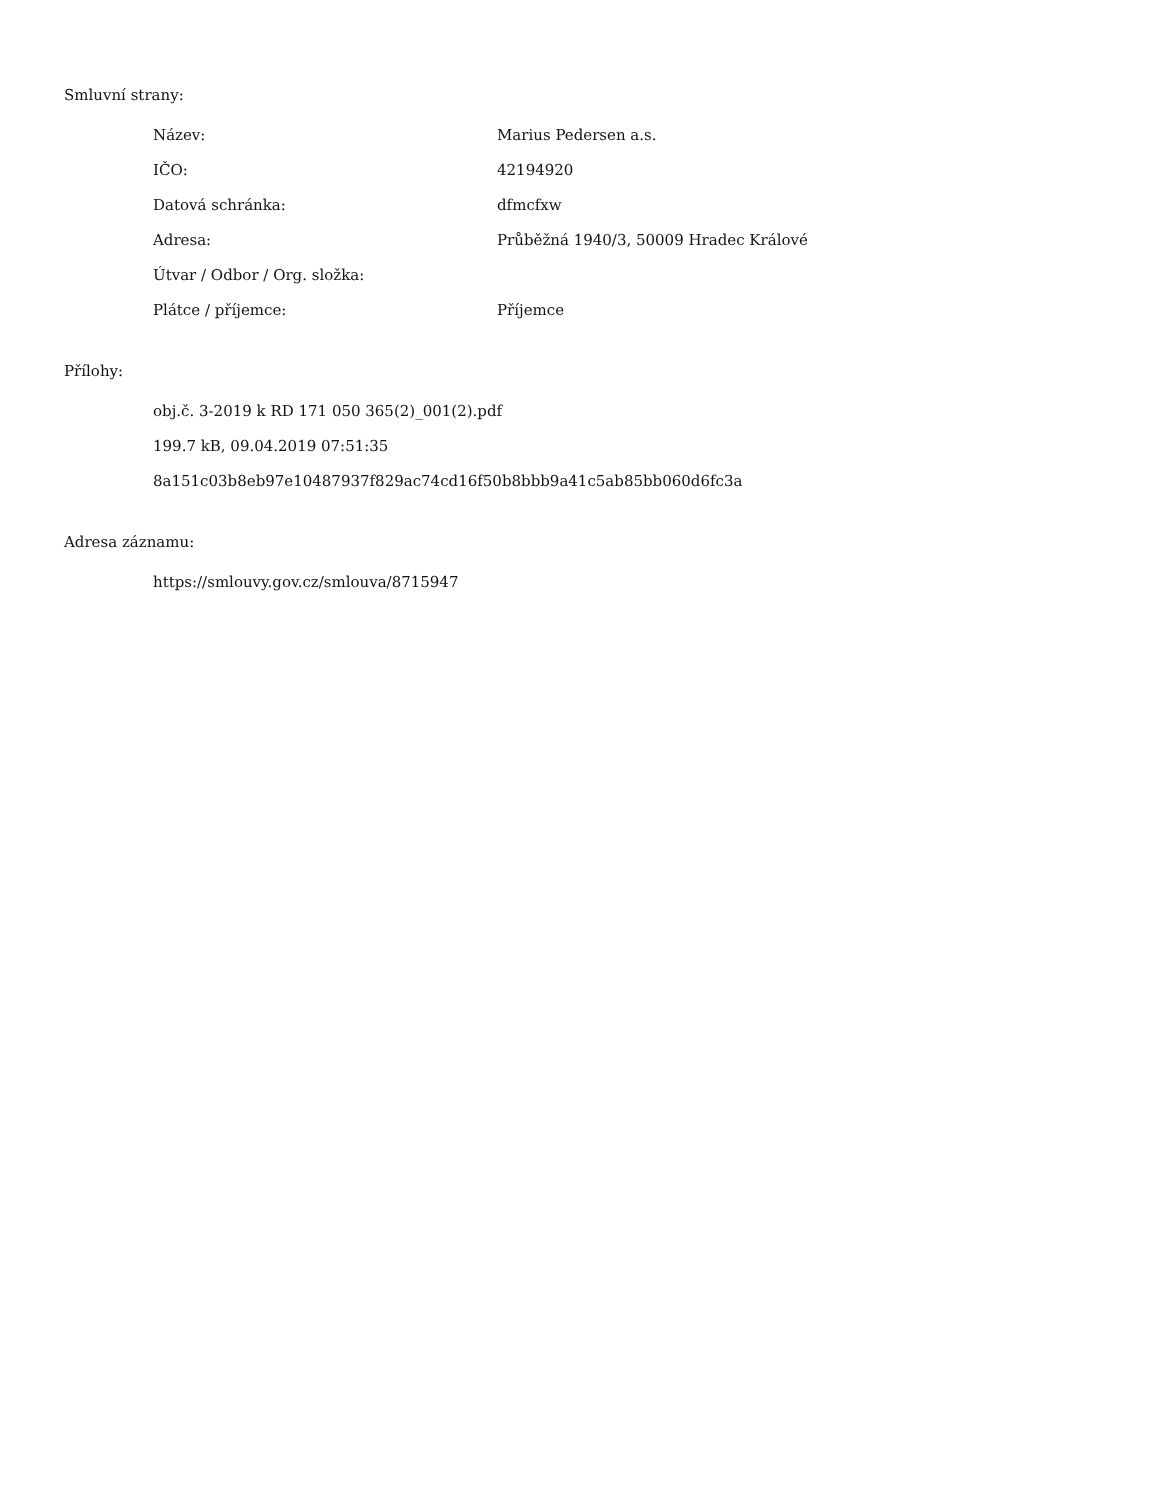Smluvní strany:
| Název: | Marius Pedersen a.s. |
| IČO: | 42194920 |
| Datová schránka: | dfmcfxw |
| Adresa: | Průběžná 1940/3, 50009 Hradec Králové |
| Útvar / Odbor / Org. složka: | |
| Plátce / příjemce: | Příjemce |
Přílohy:
obj.č. 3-2019 k RD 171 050 365(2)_001(2).pdf
199.7 kB, 09.04.2019 07:51:35
8a151c03b8eb97e10487937f829ac74cd16f50b8bbb9a41c5ab85bb060d6fc3a
Adresa záznamu:
https://smlouvy.gov.cz/smlouva/8715947